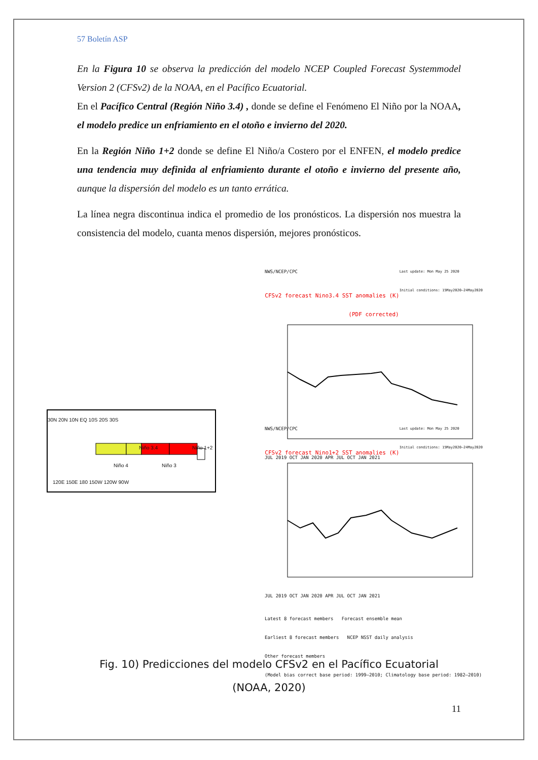57 Boletín ASP
En la Figura 10 se observa la predicción del modelo NCEP Coupled Forecast Systemmodel Version 2 (CFSv2) de la NOAA, en el Pacífico Ecuatorial.
En el Pacífico Central (Región Niño 3.4) , donde se define el Fenómeno El Niño por la NOAA, el modelo predice un enfriamiento en el otoño e invierno del 2020.
En la Región Niño 1+2 donde se define El Niño/a Costero por el ENFEN, el modelo predice una tendencia muy definida al enfriamiento durante el otoño e invierno del presente año, aunque la dispersión del modelo es un tanto errática.
La línea negra discontinua indica el promedio de los pronósticos. La dispersión nos muestra la consistencia del modelo, cuanta menos dispersión, mejores pronósticos.
Niño 3.4 Niño 1+2
Niño 4 Niño 3
30N 20N 10N EQ 10S 20S 30S
120E 150E 180 150W 120W 90W
NWS/NCEP/CPC Last update: Mon May 25 2020
Initial conditions: 15May2020–24May2020
CFSv2 forecast Nino3.4 SST anomalies (K) (PDF corrected)
JUL 2019 OCT JAN 2020 APR JUL OCT JAN 2021
NWS/NCEP/CPC Last update: Mon May 25 2020
Initial conditions: 15May2020–24May2020
CFSv2 forecast Nino1+2 SST anomalies (K)
JUL 2019 OCT JAN 2020 APR JUL OCT JAN 2021
Latest 8 forecast members Forecast ensemble mean
Earliest 8 forecast members NCEP NSST daily analysis
Other forecast members
(Model bias correct base period: 1999–2010; Climatology base period: 1982–2010)
Fig. 10) Predicciones del modelo CFSv2 en el Pacífico Ecuatorial
(NOAA, 2020)
11